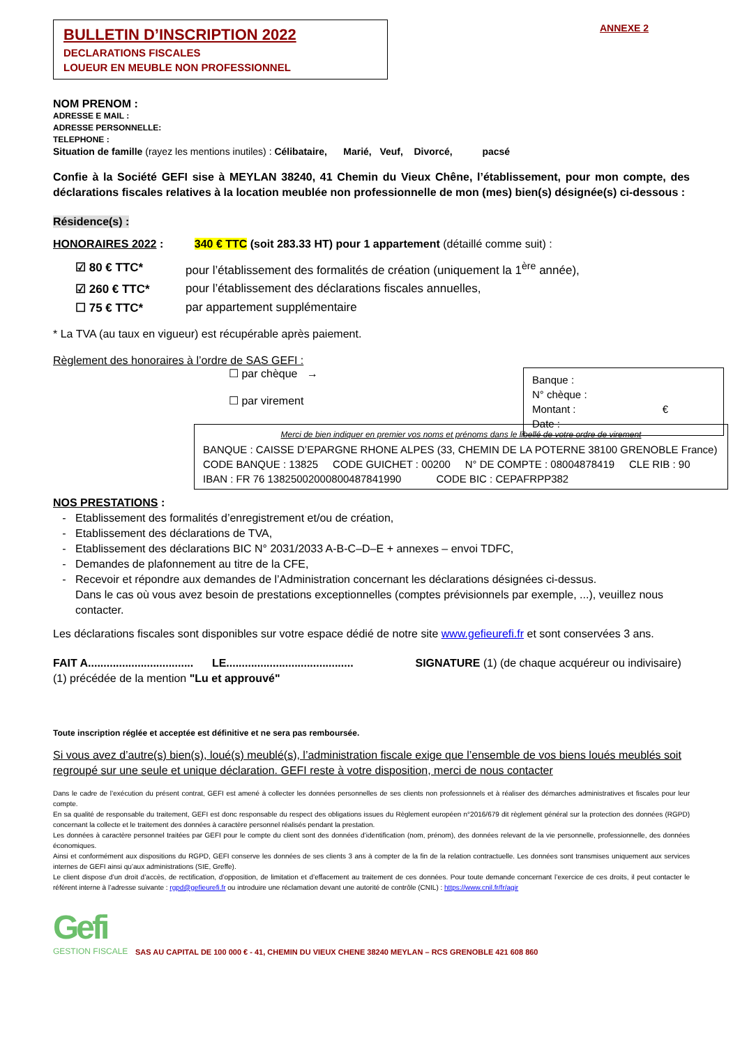BULLETIN D’INSCRIPTION 2022
DECLARATIONS FISCALES
LOUEUR EN MEUBLE NON PROFESSIONNEL
ANNEXE 2
NOM PRENOM :
ADRESSE E MAIL :
ADRESSE PERSONNELLE:
TELEPHONE :
Situation de famille (rayez les mentions inutiles) : Célibataire, Marié, Veuf, Divorcé, pacsé
Confie à la Société GEFI sise à MEYLAN 38240, 41 Chemin du Vieux Chêne, l’établissement, pour mon compte, des déclarations fiscales relatives à la location meublée non professionnelle de mon (mes) bien(s) désignée(s) ci-dessous :
Résidence(s) :
HONORAIRES 2022 : 340 € TTC (soit 283.33 HT) pour 1 appartement (détaillé comme suit) :
☑ 80 € TTC* pour l’établissement des formalités de création (uniquement la 1<sup>ère</sup> année),
☑ 260 € TTC* pour l’établissement des déclarations fiscales annuelles,
☐ 75 € TTC* par appartement supplémentaire
* La TVA (au taux en vigueur) est récupérable après paiement.
Règlement des honoraires à l’ordre de SAS GEFI :
☐ par chèque →
☐ par virement
Banque :
N° chèque :
Montant : €
Date :
Merci de bien indiquer en premier vos noms et prénoms dans le libellé de votre ordre de virement
BANQUE : CAISSE D’EPARGNE RHONE ALPES (33, CHEMIN DE LA POTERNE 38100 GRENOBLE France)
CODE BANQUE : 13825 CODE GUICHET : 00200 N° DE COMPTE : 08004878419 CLE RIB : 90
IBAN : FR 76 13825002000800487841990 CODE BIC : CEPAFRPP382
NOS PRESTATIONS :
Etablissement des formalités d’enregistrement et/ou de création,
Etablissement des déclarations de TVA,
Etablissement des déclarations BIC N° 2031/2033 A-B-C–D–E + annexes – envoi TDFC,
Demandes de plafonnement au titre de la CFE,
Recevoir et répondre aux demandes de l’Administration concernant les déclarations désignées ci-dessus.
Dans le cas où vous avez besoin de prestations exceptionnelles (comptes prévisionnels par exemple, ...), veuillez nous contacter.
Les déclarations fiscales sont disponibles sur votre espace dédié de notre site www.gefieurefi.fr et sont conservées 3 ans.
FAIT A.................................. LE......................................... SIGNATURE (1) (de chaque acquéreur ou indivisaire)
(1) précédée de la mention "Lu et approuvé"
Toute inscription réglée et acceptée est définitive et ne sera pas remboursée.
Si vous avez d’autre(s) bien(s), loué(s) meublé(s), l’administration fiscale exige que l’ensemble de vos biens loués meublés soit regroupé sur une seule et unique déclaration. GEFI reste à votre disposition, merci de nous contacter
Dans le cadre de l’exécution du présent contrat, GEFI est amené à collecter les données personnelles de ses clients non professionnels et à réaliser des démarches administratives et fiscales pour leur compte.
En sa qualité de responsable du traitement, GEFI est donc responsable du respect des obligations issues du Règlement européen n°2016/679 dit règlement général sur la protection des données (RGPD) concernant la collecte et le traitement des données à caractère personnel réalisés pendant la prestation.
Les données à caractère personnel traitées par GEFI pour le compte du client sont des données d’identification (nom, prénom), des données relevant de la vie personnelle, professionnelle, des données économiques.
Ainsi et conformément aux dispositions du RGPD, GEFI conserve les données de ses clients 3 ans à compter de la fin de la relation contractuelle. Les données sont transmises uniquement aux services internes de GEFI ainsi qu’aux administrations (SIE, Greffe).
Le client dispose d’un droit d’accès, de rectification, d’opposition, de limitation et d’effacement au traitement de ces données. Pour toute demande concernant l’exercice de ces droits, il peut contacter le référent interne à l’adresse suivante : rgpd@gefieurefi.fr ou introduire une réclamation devant une autorité de contrôle (CNIL) : https://www.cnil.fr/fr/agir
Gefi
GESTION FISCALE
SAS AU CAPITAL DE 100 000 € - 41, CHEMIN DU VIEUX CHENE 38240 MEYLAN – RCS GRENOBLE 421 608 860